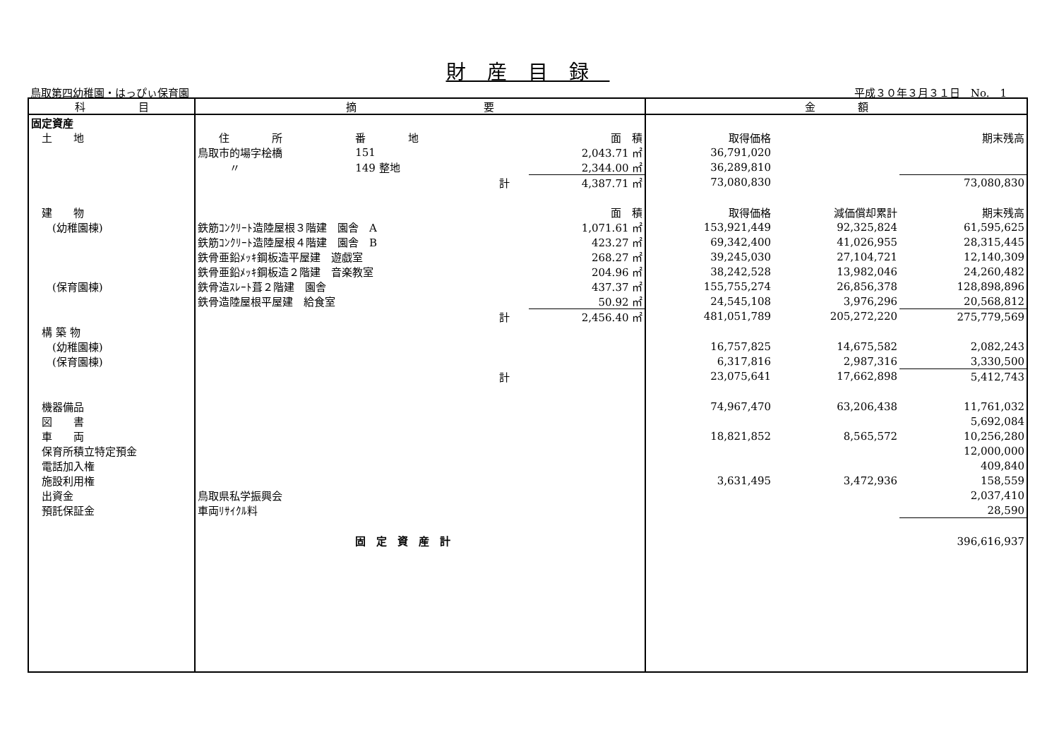財産目録
鳥取第四幼稚園・はっぴぃ保育園 平成３０年３月３１日　No.　1
| 科 目 | 摘 要 | | | | 金 額 | | |
| --- | --- | --- | --- | --- | --- | --- | --- |
| 固定資産 | | | | | | | |
| 土 地 | 住 所 | 番 地 | | 面 積 | 取得価格 | | 期末残高 |
| | 鳥取市的場字桧橋 | 151 | | 2,043.71 ㎡ | 36,791,020 | | |
| | 〃 | 149 整地 | | 2,344.00 ㎡ | 36,289,810 | | |
| | | | 計 | 4,387.71 ㎡ | 73,080,830 | | 73,080,830 |
| 建 物 | | | | 面 積 | 取得価格 | 減価償却累計 | 期末残高 |
| (幼稚園棟) | 鉄筋ｺﾝｸﾘｰﾄ造陸屋根３階建 園舎 A | | | 1,071.61 ㎡ | 153,921,449 | 92,325,824 | 61,595,625 |
| | 鉄筋ｺﾝｸﾘｰﾄ造陸屋根４階建 園舎 B | | | 423.27 ㎡ | 69,342,400 | 41,026,955 | 28,315,445 |
| | 鉄骨亜鉛ﾒｯｷ鋼板造平屋建 遊戯室 | | | 268.27 ㎡ | 39,245,030 | 27,104,721 | 12,140,309 |
| | 鉄骨亜鉛ﾒｯｷ鋼板造２階建 音楽教室 | | | 204.96 ㎡ | 38,242,528 | 13,982,046 | 24,260,482 |
| (保育園棟) | 鉄骨造ｽﾚｰﾄ葺２階建 園舎 | | | 437.37 ㎡ | 155,755,274 | 26,856,378 | 128,898,896 |
| | 鉄骨造陸屋根平屋建 給食室 | | | 50.92 ㎡ | 24,545,108 | 3,976,296 | 20,568,812 |
| | | | 計 | 2,456.40 ㎡ | 481,051,789 | 205,272,220 | 275,779,569 |
| 構 築 物 | | | | | | | |
| (幼稚園棟) | | | | | 16,757,825 | 14,675,582 | 2,082,243 |
| (保育園棟) | | | | | 6,317,816 | 2,987,316 | 3,330,500 |
| | | | 計 | | 23,075,641 | 17,662,898 | 5,412,743 |
| 機器備品 | | | | | 74,967,470 | 63,206,438 | 11,761,032 |
| 図 書 | | | | | | | 5,692,084 |
| 車 両 | | | | | 18,821,852 | 8,565,572 | 10,256,280 |
| 保育所積立特定預金 | | | | | | | 12,000,000 |
| 電話加入権 | | | | | | | 409,840 |
| 施設利用権 | | | | | 3,631,495 | 3,472,936 | 158,559 |
| 出資金 | 鳥取県私学振興会 | | | | | | 2,037,410 |
| 預託保証金 | 車両ﾘｻｲｸﾙ料 | | | | | | 28,590 |
| | | 固 定 資 産 計 | | | | | 396,616,937 |